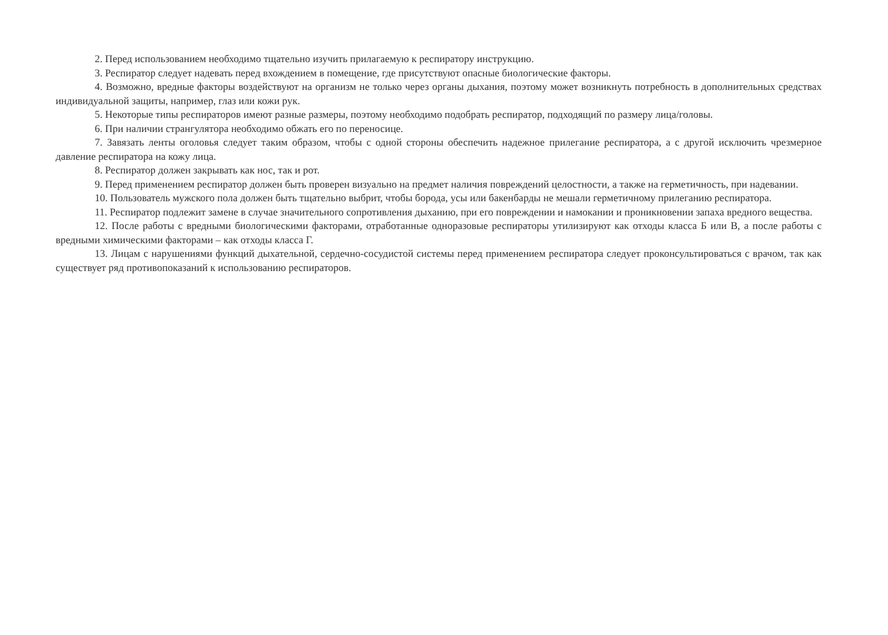2. Перед использованием необходимо тщательно изучить прилагаемую к респиратору инструкцию.
3. Респиратор следует надевать перед вхождением в помещение, где присутствуют опасные биологические факторы.
4. Возможно, вредные факторы воздействуют на организм не только через органы дыхания, поэтому может возникнуть потребность в дополнительных средствах индивидуальной защиты, например, глаз или кожи рук.
5. Некоторые типы респираторов имеют разные размеры, поэтому необходимо подобрать респиратор, подходящий по размеру лица/головы.
6. При наличии странгулятора необходимо обжать его по переносице.
7. Завязать ленты оголовья следует таким образом, чтобы с одной стороны обеспечить надежное прилегание респиратора, а с другой исключить чрезмерное давление респиратора на кожу лица.
8. Респиратор должен закрывать как нос, так и рот.
9. Перед применением респиратор должен быть проверен визуально на предмет наличия повреждений целостности, а также на герметичность, при надевании.
10. Пользователь мужского пола должен быть тщательно выбрит, чтобы борода, усы или бакенбарды не мешали герметичному прилеганию респиратора.
11. Респиратор подлежит замене в случае значительного сопротивления дыханию, при его повреждении и намокании и проникновении запаха вредного вещества.
12. После работы с вредными биологическими факторами, отработанные одноразовые респираторы утилизируют как отходы класса Б или В, а после работы с вредными химическими факторами – как отходы класса Г.
13. Лицам с нарушениями функций дыхательной, сердечно-сосудистой системы перед применением респиратора следует проконсультироваться с врачом, так как существует ряд противопоказаний к использованию респираторов.